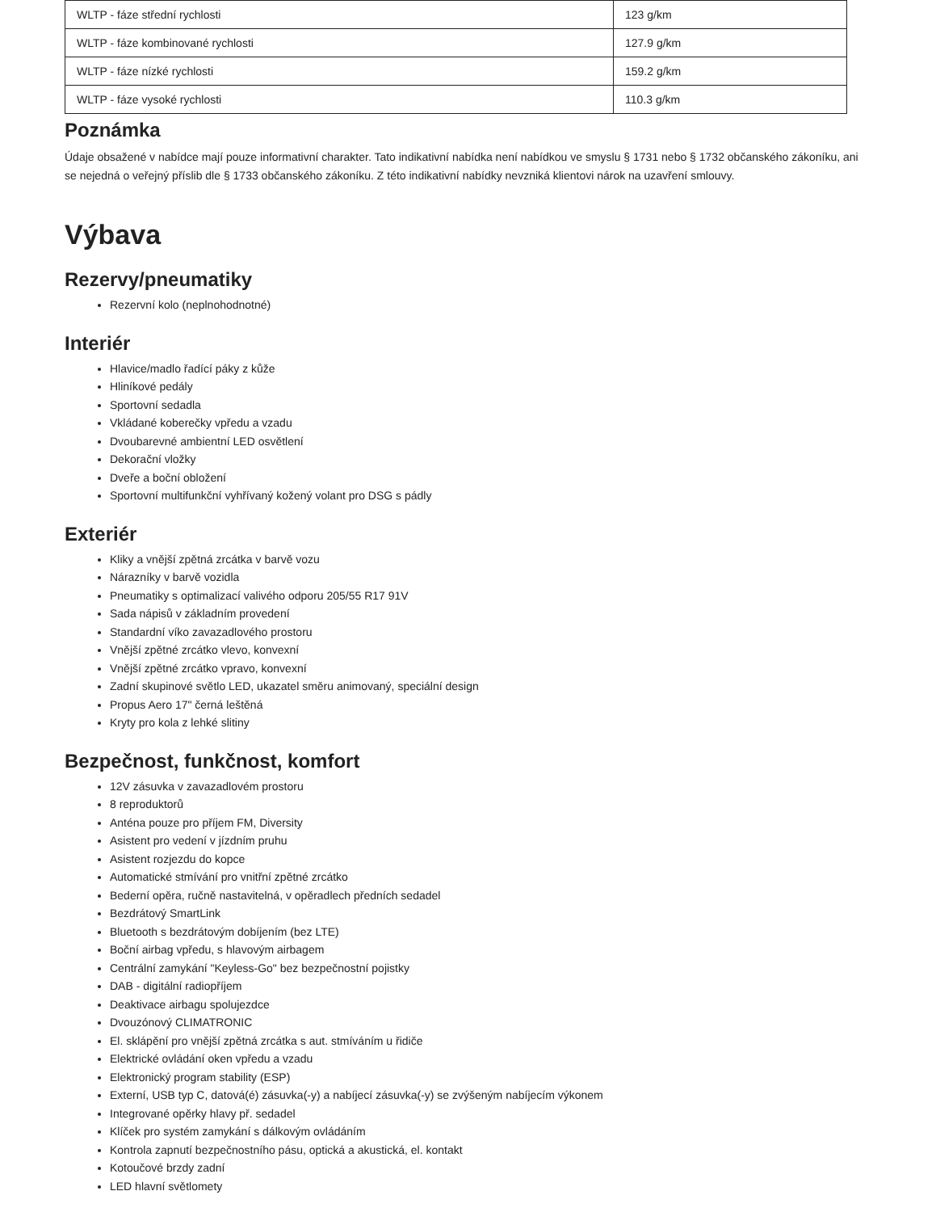| WLTP - fáze střední rychlosti | 123 g/km |
| WLTP - fáze kombinované rychlosti | 127.9 g/km |
| WLTP - fáze nízké rychlosti | 159.2 g/km |
| WLTP - fáze vysoké rychlosti | 110.3 g/km |
Poznámka
Údaje obsažené v nabídce mají pouze informativní charakter. Tato indikativní nabídka není nabídkou ve smyslu § 1731 nebo § 1732 občanského zákoníku, ani se nejedná o veřejný příslib dle § 1733 občanského zákoníku. Z této indikativní nabídky nevzniká klientovi nárok na uzavření smlouvy.
Výbava
Rezervy/pneumatiky
Rezervní kolo (neplnohodnotné)
Interiér
Hlavice/madlo řadící páky z kůže
Hliníkové pedály
Sportovní sedadla
Vkládané koberečky vpředu a vzadu
Dvoubarevné ambientní LED osvětlení
Dekorační vložky
Dveře a boční obložení
Sportovní multifunkční vyhřívaný kožený volant pro DSG s pádly
Exteriér
Kliky a vnější zpětná zrcátka v barvě vozu
Nárazníky v barvě vozidla
Pneumatiky s optimalizací valivého odporu 205/55 R17 91V
Sada nápisů v základním provedení
Standardní víko zavazadlového prostoru
Vnější zpětné zrcátko vlevo, konvexní
Vnější zpětné zrcátko vpravo, konvexní
Zadní skupinové světlo LED, ukazatel směru animovaný, speciální design
Propus Aero 17" černá leštěná
Kryty pro kola z lehké slitiny
Bezpečnost, funkčnost, komfort
12V zásuvka v zavazadlovém prostoru
8 reproduktorů
Anténa pouze pro příjem FM, Diversity
Asistent pro vedení v jízdním pruhu
Asistent rozjezdu do kopce
Automatické stmívání pro vnitřní zpětné zrcátko
Bederní opěra, ručně nastavitelná, v opěradlech předních sedadel
Bezdrátový SmartLink
Bluetooth s bezdrátovým dobíjením (bez LTE)
Boční airbag vpředu, s hlavovým airbagem
Centrální zamykání "Keyless-Go" bez bezpečnostní pojistky
DAB - digitální radiopříjem
Deaktivace airbagu spolujezdce
Dvouzónový CLIMATRONIC
El. sklápění pro vnější zpětná zrcátka s aut. stmíváním u řidiče
Elektrické ovládání oken vpředu a vzadu
Elektronický program stability (ESP)
Externí, USB typ C, datová(é) zásuvka(-y) a nabíjecí zásuvka(-y) se zvýšeným nabíjecím výkonem
Integrované opěrky hlavy př. sedadel
Klíček pro systém zamykání s dálkovým ovládáním
Kontrola zapnutí bezpečnostního pásu, optická a akustická, el. kontakt
Kotoučové brzdy zadní
LED hlavní světlomety